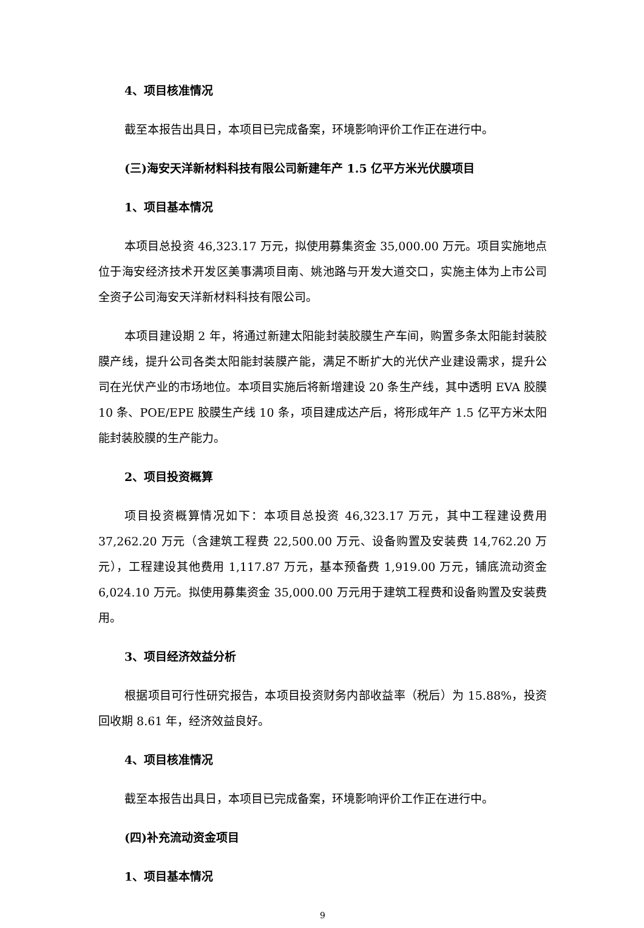4、项目核准情况
截至本报告出具日，本项目已完成备案，环境影响评价工作正在进行中。
(三)海安天洋新材料科技有限公司新建年产 1.5 亿平方米光伏膜项目
1、项目基本情况
本项目总投资 46,323.17 万元，拟使用募集资金 35,000.00 万元。项目实施地点位于海安经济技术开发区美事满项目南、姚池路与开发大道交口，实施主体为上市公司全资子公司海安天洋新材料科技有限公司。
本项目建设期 2 年，将通过新建太阳能封装胶膜生产车间，购置多条太阳能封装胶膜产线，提升公司各类太阳能封装膜产能，满足不断扩大的光伏产业建设需求，提升公司在光伏产业的市场地位。本项目实施后将新增建设 20 条生产线，其中透明 EVA 胶膜 10 条、POE/EPE 胶膜生产线 10 条，项目建成达产后，将形成年产 1.5 亿平方米太阳能封装胶膜的生产能力。
2、项目投资概算
项目投资概算情况如下：本项目总投资 46,323.17 万元，其中工程建设费用 37,262.20 万元（含建筑工程费 22,500.00 万元、设备购置及安装费 14,762.20 万元），工程建设其他费用 1,117.87 万元，基本预备费 1,919.00 万元，铺底流动资金 6,024.10 万元。拟使用募集资金 35,000.00 万元用于建筑工程费和设备购置及安装费用。
3、项目经济效益分析
根据项目可行性研究报告，本项目投资财务内部收益率（税后）为 15.88%，投资回收期 8.61 年，经济效益良好。
4、项目核准情况
截至本报告出具日，本项目已完成备案，环境影响评价工作正在进行中。
(四)补充流动资金项目
1、项目基本情况
9